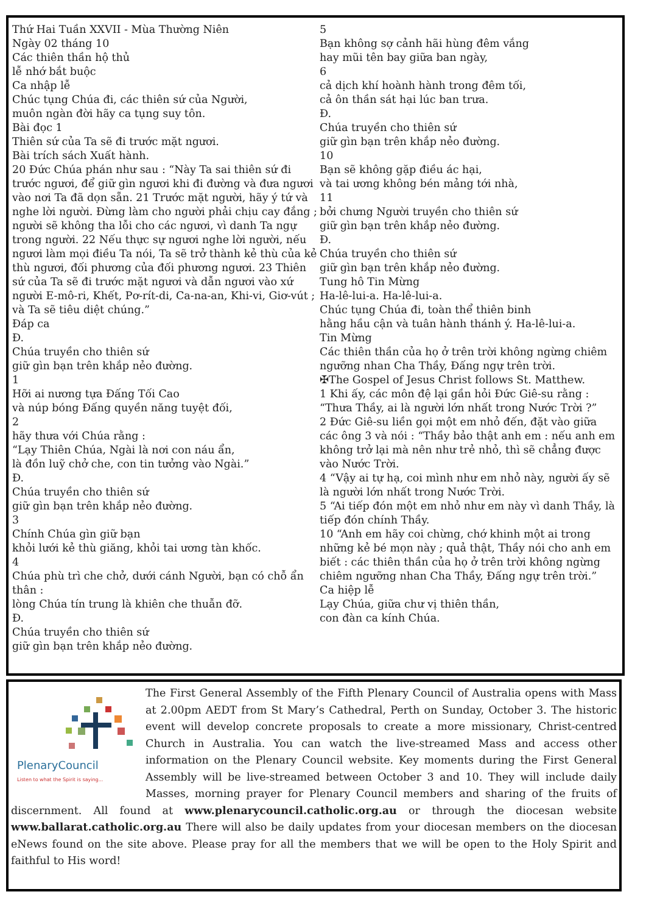Thứ Hai Tuần XXVII - Mùa Thường Niên
Ngày 02 tháng 10
Các thiên thần hộ thủ
lễ nhớ bắt buộc
Ca nhập lễ
Chúc tụng Chúa đi, các thiên sứ của Người,
muôn ngàn đời hãy ca tụng suy tôn.
Bài đọc 1
Thiên sứ của Ta sẽ đi trước mặt ngươi.
Bài trích sách Xuất hành.
20 Đức Chúa phán như sau : “Này Ta sai thiên sứ đi trước ngươi, để giữ gìn ngươi khi đi đường và đưa ngươi vào nơi Ta đã dọn sẵn. 21 Trước mặt người, hãy ý tứ và nghe lời người. Đừng làm cho người phải chịu cay đắng ; người sẽ không tha lỗi cho các ngươi, vì danh Ta ngự trong người. 22 Nếu thực sự ngươi nghe lời người, nếu ngươi làm mọi điều Ta nói, Ta sẽ trở thành kẻ thù của kẻ thù ngươi, đối phương của đối phương ngươi. 23 Thiên sứ của Ta sẽ đi trước mặt ngươi và dẫn ngươi vào xứ người E-mô-ri, Khết, Pơ-rít-di, Ca-na-an, Khi-vi, Giơ-vút ; và Ta sẽ tiêu diệt chúng.”
Đáp ca
Đ.
Chúa truyền cho thiên sứ
giữ gìn bạn trên khắp nẻo đường.
1
Hỡi ai nương tựa Đấng Tối Cao
và núp bóng Đấng quyền năng tuyệt đối,
2
hãy thưa với Chúa rằng :
“Lạy Thiên Chúa, Ngài là nơi con náu ẩn,
là đồn luỹ chở che, con tin tưởng vào Ngài.”
Đ.
Chúa truyền cho thiên sứ
giữ gìn bạn trên khắp nẻo đường.
3
Chính Chúa gìn giữ bạn
khỏi lưới kẻ thù giăng, khỏi tai ương tàn khốc.
4
Chúa phù trì che chở, dưới cánh Người, bạn có chỗ ẩn thân :
lòng Chúa tín trung là khiên che thuẫn đỡ.
Đ.
Chúa truyền cho thiên sứ
giữ gìn bạn trên khắp nẻo đường.
5
Bạn không sợ cảnh hãi hùng đêm vắng
hay mũi tên bay giữa ban ngày,
6
cả dịch khí hoành hành trong đêm tối,
cả ôn thần sát hại lúc ban trưa.
Đ.
Chúa truyền cho thiên sứ
giữ gìn bạn trên khắp nẻo đường.
10
Bạn sẽ không gặp điều ác hại,
và tai ương không bén mảng tới nhà,
11
bởi chưng Người truyền cho thiên sứ
giữ gìn bạn trên khắp nẻo đường.
Đ.
Chúa truyền cho thiên sứ
giữ gìn bạn trên khắp nẻo đường.
Tung hô Tin Mừng
Ha-lê-lui-a. Ha-lê-lui-a.
Chúc tụng Chúa đi, toàn thể thiên binh
hằng hầu cận và tuân hành thánh ý. Ha-lê-lui-a.
Tin Mừng
Các thiên thần của họ ở trên trời không ngừng chiêm ngưỡng nhan Cha Thầy, Đấng ngự trên trời.
✠The Gospel of Jesus Christ follows St. Matthew.
1 Khi ấy, các môn đệ lại gần hỏi Đức Giê-su rằng : “Thưa Thầy, ai là người lớn nhất trong Nước Trời ?”
2 Đức Giê-su liền gọi một em nhỏ đến, đặt vào giữa các ông 3 và nói : “Thầy bảo thật anh em : nếu anh em không trở lại mà nên như trẻ nhỏ, thì sẽ chẳng được vào Nước Trời.
4 “Vậy ai tự hạ, coi mình như em nhỏ này, người ấy sẽ là người lớn nhất trong Nước Trời.
5 “Ai tiếp đón một em nhỏ như em này vì danh Thầy, là tiếp đón chính Thầy.
10 “Anh em hãy coi chừng, chớ khinh một ai trong những kẻ bé mọn này ; quả thật, Thầy nói cho anh em biết : các thiên thần của họ ở trên trời không ngừng chiêm ngưỡng nhan Cha Thầy, Đấng ngự trên trời.”
Ca hiệp lễ
Lạy Chúa, giữa chư vị thiên thần,
con đàn ca kính Chúa.
PlenaryCouncil
Listen to what the Spirit is saying...
The First General Assembly of the Fifth Plenary Council of Australia opens with Mass at 2.00pm AEDT from St Mary’s Cathedral, Perth on Sunday, October 3. The historic event will develop concrete proposals to create a more missionary, Christ-centred Church in Australia. You can watch the live-streamed Mass and access other information on the Plenary Council website. Key moments during the First General Assembly will be live-streamed between October 3 and 10. They will include daily Masses, morning prayer for Plenary Council members and sharing of the fruits of discernment. All found at www.plenarycouncil.catholic.org.au or through the diocesan website www.ballarat.catholic.org.au There will also be daily updates from your diocesan members on the diocesan eNews found on the site above. Please pray for all the members that we will be open to the Holy Spirit and faithful to His word!